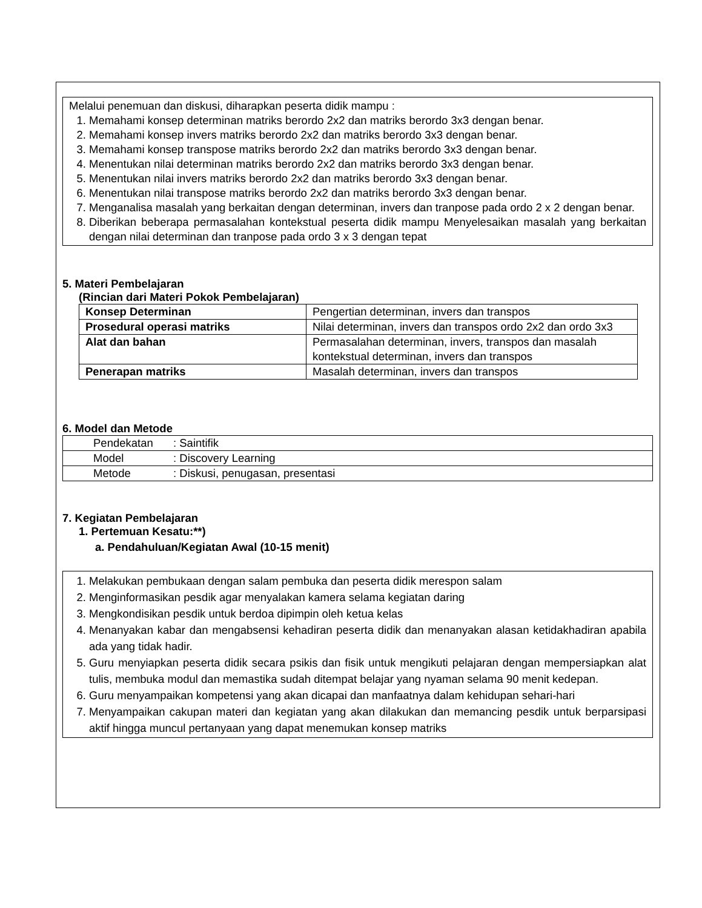Melalui penemuan dan diskusi, diharapkan peserta didik mampu :
1. Memahami konsep determinan matriks berordo 2x2 dan matriks berordo 3x3 dengan benar.
2. Memahami konsep invers matriks berordo 2x2 dan matriks berordo 3x3 dengan benar.
3. Memahami konsep transpose matriks berordo 2x2 dan matriks berordo 3x3 dengan benar.
4. Menentukan nilai determinan matriks berordo 2x2 dan matriks berordo 3x3 dengan benar.
5. Menentukan nilai invers matriks berordo 2x2 dan matriks berordo 3x3 dengan benar.
6. Menentukan nilai transpose matriks berordo 2x2 dan matriks berordo 3x3 dengan benar.
7. Menganalisa masalah yang berkaitan dengan determinan, invers dan tranpose pada ordo 2 x 2 dengan benar.
8. Diberikan beberapa permasalahan kontekstual peserta didik mampu Menyelesaikan masalah yang berkaitan dengan nilai determinan dan tranpose pada ordo 3 x 3 dengan tepat
5. Materi Pembelajaran
(Rincian dari Materi Pokok Pembelajaran)
| Konsep Determinan | Pengertian determinan, invers dan transpos |
| Prosedural operasi matriks | Nilai determinan, invers dan transpos ordo 2x2 dan ordo 3x3 |
| Alat dan bahan | Permasalahan determinan, invers, transpos dan masalah kontekstual determinan, invers dan transpos |
| Penerapan matriks | Masalah determinan, invers dan transpos |
6. Model dan Metode
| Pendekatan | : Saintifik |
| Model | : Discovery Learning |
| Metode | : Diskusi, penugasan, presentasi |
7. Kegiatan Pembelajaran
1. Pertemuan Kesatu:**)
a. Pendahuluan/Kegiatan Awal (10-15 menit)
1. Melakukan pembukaan dengan salam pembuka dan peserta didik merespon salam
2. Menginformasikan pesdik agar menyalakan kamera selama kegiatan daring
3. Mengkondisikan pesdik untuk berdoa dipimpin oleh ketua kelas
4. Menanyakan kabar dan mengabsensi kehadiran peserta didik dan menanyakan alasan ketidakhadiran apabila ada yang tidak hadir.
5. Guru menyiapkan peserta didik secara psikis dan fisik untuk mengikuti pelajaran dengan mempersiapkan alat tulis, membuka modul dan memastika sudah ditempat belajar yang nyaman selama 90 menit kedepan.
6. Guru menyampaikan kompetensi yang akan dicapai dan manfaatnya dalam kehidupan sehari-hari
7. Menyampaikan cakupan materi dan kegiatan yang akan dilakukan dan memancing pesdik untuk berparsipasi aktif hingga muncul pertanyaan yang dapat menemukan konsep matriks